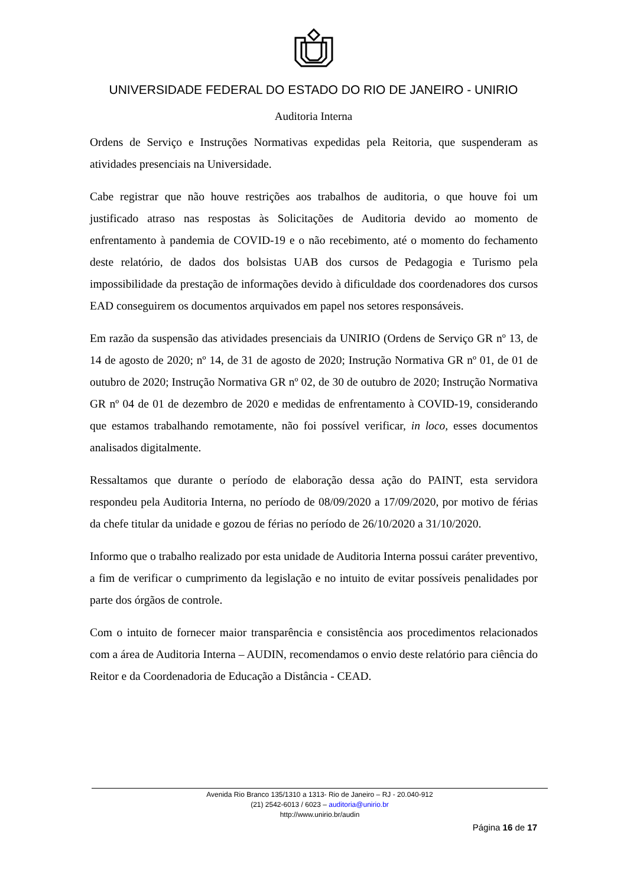UNIVERSIDADE FEDERAL DO ESTADO DO RIO DE JANEIRO - UNIRIO
Auditoria Interna
Ordens de Serviço e Instruções Normativas expedidas pela Reitoria, que suspenderam as atividades presenciais na Universidade.
Cabe registrar que não houve restrições aos trabalhos de auditoria, o que houve foi um justificado atraso nas respostas às Solicitações de Auditoria devido ao momento de enfrentamento à pandemia de COVID-19 e o não recebimento, até o momento do fechamento deste relatório, de dados dos bolsistas UAB dos cursos de Pedagogia e Turismo pela impossibilidade da prestação de informações devido à dificuldade dos coordenadores dos cursos EAD conseguirem os documentos arquivados em papel nos setores responsáveis.
Em razão da suspensão das atividades presenciais da UNIRIO (Ordens de Serviço GR nº 13, de 14 de agosto de 2020; nº 14, de 31 de agosto de 2020; Instrução Normativa GR nº 01, de 01 de outubro de 2020; Instrução Normativa GR nº 02, de 30 de outubro de 2020; Instrução Normativa GR nº 04 de 01 de dezembro de 2020 e medidas de enfrentamento à COVID-19, considerando que estamos trabalhando remotamente, não foi possível verificar, in loco, esses documentos analisados digitalmente.
Ressaltamos que durante o período de elaboração dessa ação do PAINT, esta servidora respondeu pela Auditoria Interna, no período de 08/09/2020 a 17/09/2020, por motivo de férias da chefe titular da unidade e gozou de férias no período de 26/10/2020 a 31/10/2020.
Informo que o trabalho realizado por esta unidade de Auditoria Interna possui caráter preventivo, a fim de verificar o cumprimento da legislação e no intuito de evitar possíveis penalidades por parte dos órgãos de controle.
Com o intuito de fornecer maior transparência e consistência aos procedimentos relacionados com a área de Auditoria Interna – AUDIN, recomendamos o envio deste relatório para ciência do Reitor e da Coordenadoria de Educação a Distância - CEAD.
Avenida Rio Branco 135/1310 a 1313- Rio de Janeiro – RJ - 20.040-912
(21) 2542-6013 / 6023 – auditoria@unirio.br
http://www.unirio.br/audin
Página 16 de 17